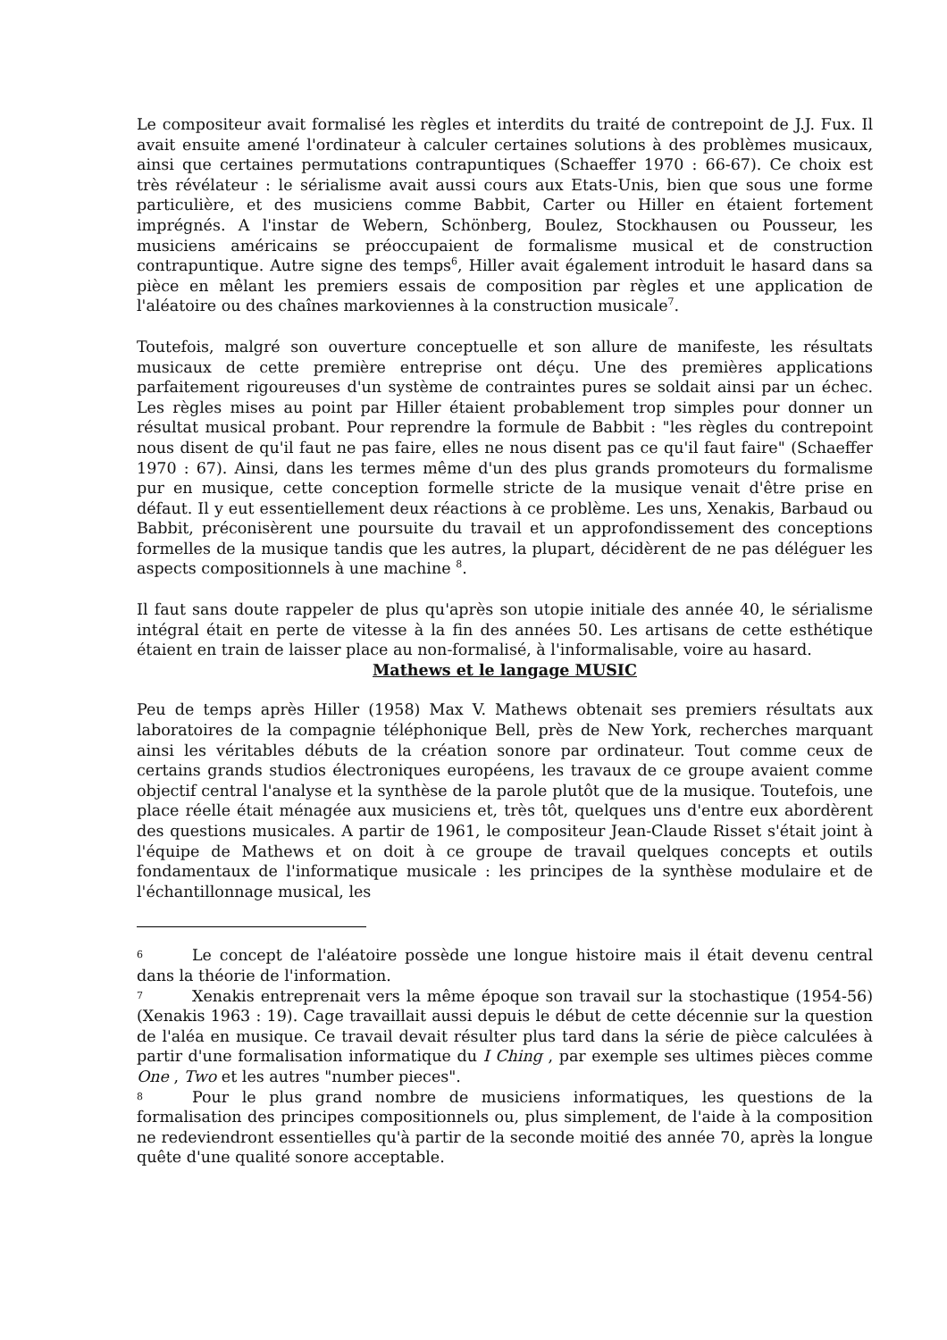Le compositeur avait formalisé les règles et interdits du traité de contrepoint de J.J. Fux. Il avait ensuite amené l'ordinateur à calculer certaines solutions à des problèmes musicaux, ainsi que certaines permutations contrapuntiques (Schaeffer 1970 : 66-67). Ce choix est très révélateur : le sérialisme avait aussi cours aux Etats-Unis, bien que sous une forme particulière, et des musiciens comme Babbit, Carter ou Hiller en étaient fortement imprégnés. A l'instar de Webern, Schönberg, Boulez, Stockhausen ou Pousseur, les musiciens américains se préoccupaient de formalisme musical et de construction contrapuntique. Autre signe des temps<sup>6</sup>, Hiller avait également introduit le hasard dans sa pièce en mêlant les premiers essais de composition par règles et une application de l'aléatoire ou des chaînes markoviennes à la construction musicale<sup>7</sup>.
Toutefois, malgré son ouverture conceptuelle et son allure de manifeste, les résultats musicaux de cette première entreprise ont déçu. Une des premières applications parfaitement rigoureuses d'un système de contraintes pures se soldait ainsi par un échec. Les règles mises au point par Hiller étaient probablement trop simples pour donner un résultat musical probant. Pour reprendre la formule de Babbit : "les règles du contrepoint nous disent de qu'il faut ne pas faire, elles ne nous disent pas ce qu'il faut faire" (Schaeffer 1970 : 67). Ainsi, dans les termes même d'un des plus grands promoteurs du formalisme pur en musique, cette conception formelle stricte de la musique venait d'être prise en défaut. Il y eut essentiellement deux réactions à ce problème. Les uns, Xenakis, Barbaud ou Babbit, préconisèrent une poursuite du travail et un approfondissement des conceptions formelles de la musique tandis que les autres, la plupart, décidèrent de ne pas déléguer les aspects compositionnels à une machine <sup>8</sup>.
Il faut sans doute rappeler de plus qu'après son utopie initiale des année 40, le sérialisme intégral était en perte de vitesse à la fin des années 50. Les artisans de cette esthétique étaient en train de laisser place au non-formalisé, à l'informalisable, voire au hasard.
Mathews et le langage MUSIC
Peu de temps après Hiller (1958) Max V. Mathews obtenait ses premiers résultats aux laboratoires de la compagnie téléphonique Bell, près de New York, recherches marquant ainsi les véritables débuts de la création sonore par ordinateur. Tout comme ceux de certains grands studios électroniques européens, les travaux de ce groupe avaient comme objectif central l'analyse et la synthèse de la parole plutôt que de la musique. Toutefois, une place réelle était ménagée aux musiciens et, très tôt, quelques uns d'entre eux abordèrent des questions musicales. A partir de 1961, le compositeur Jean-Claude Risset s'était joint à l'équipe de Mathews et on doit à ce groupe de travail quelques concepts et outils fondamentaux de l'informatique musicale : les principes de la synthèse modulaire et de l'échantillonnage musical, les
6 Le concept de l'aléatoire possède une longue histoire mais il était devenu central dans la théorie de l'information.
7 Xenakis entreprenait vers la même époque son travail sur la stochastique (1954-56) (Xenakis 1963 : 19). Cage travaillait aussi depuis le début de cette décennie sur la question de l'aléa en musique. Ce travail devait résulter plus tard dans la série de pièce calculées à partir d'une formalisation informatique du I Ching , par exemple ses ultimes pièces comme One , Two et les autres "number pieces".
8 Pour le plus grand nombre de musiciens informatiques, les questions de la formalisation des principes compositionnels ou, plus simplement, de l'aide à la composition ne redeviendront essentielles qu'à partir de la seconde moitié des année 70, après la longue quête d'une qualité sonore acceptable.